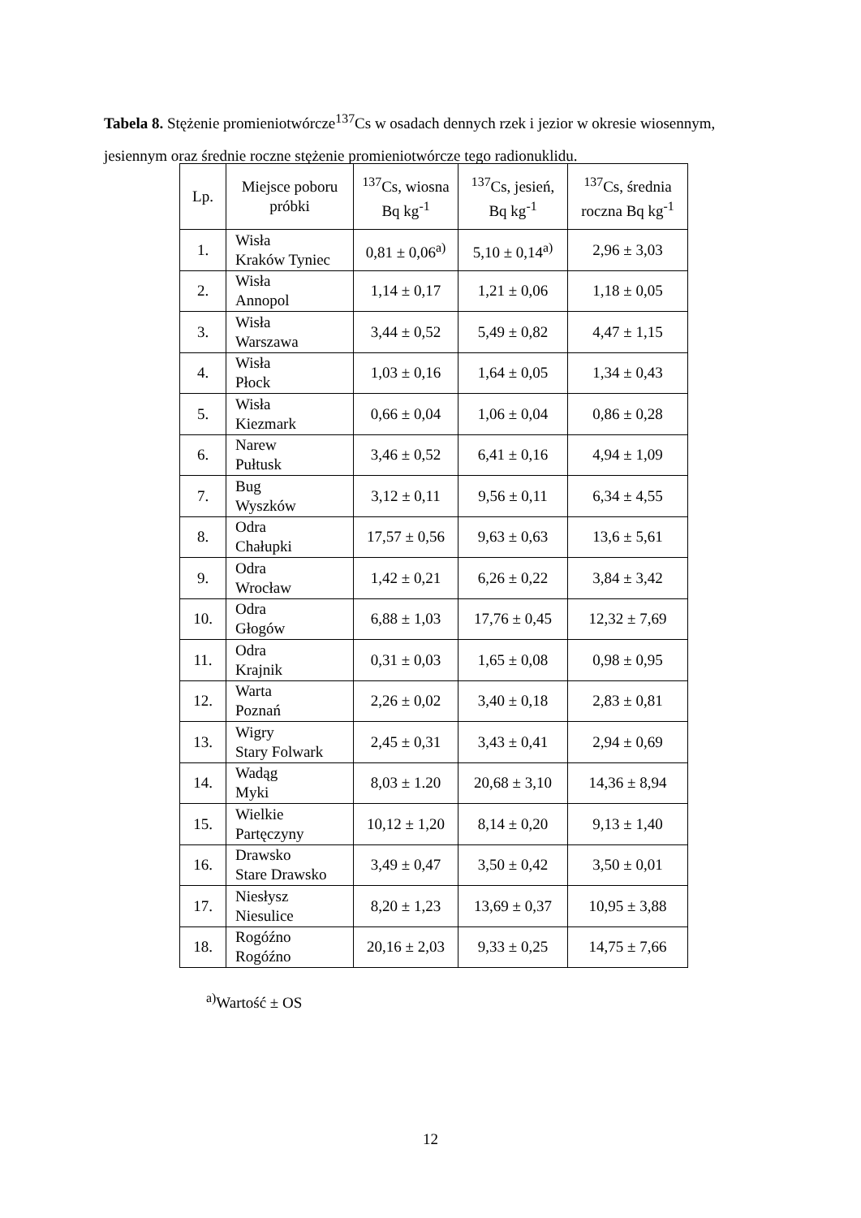Tabela 8. Stężenie promieniotwórcze<sup>137</sup>Cs w osadach dennych rzek i jezior w okresie wiosennym, jesiennym oraz średnie roczne stężenie promieniotwórcze tego radionuklidu.
| Lp. | Miejsce poboru próbki | <sup>137</sup>Cs, wiosna Bq kg<sup>-1</sup> | <sup>137</sup>Cs, jesień, Bq kg<sup>-1</sup> | <sup>137</sup>Cs, średnia roczna Bq kg<sup>-1</sup> |
| --- | --- | --- | --- | --- |
| 1. | Wisła Kraków Tyniec | 0,81 ± 0,06<sup>a)</sup> | 5,10 ± 0,14<sup>a)</sup> | 2,96 ± 3,03 |
| 2. | Wisła Annopol | 1,14 ± 0,17 | 1,21 ± 0,06 | 1,18 ± 0,05 |
| 3. | Wisła Warszawa | 3,44 ± 0,52 | 5,49 ± 0,82 | 4,47 ± 1,15 |
| 4. | Wisła Płock | 1,03 ± 0,16 | 1,64 ± 0,05 | 1,34 ± 0,43 |
| 5. | Wisła Kiezmark | 0,66 ± 0,04 | 1,06 ± 0,04 | 0,86 ± 0,28 |
| 6. | Narew Pułtusk | 3,46 ± 0,52 | 6,41 ± 0,16 | 4,94 ± 1,09 |
| 7. | Bug Wyszków | 3,12 ± 0,11 | 9,56 ± 0,11 | 6,34 ± 4,55 |
| 8. | Odra Chałupki | 17,57 ± 0,56 | 9,63 ± 0,63 | 13,6 ± 5,61 |
| 9. | Odra Wrocław | 1,42 ± 0,21 | 6,26 ± 0,22 | 3,84 ± 3,42 |
| 10. | Odra Głogów | 6,88 ± 1,03 | 17,76 ± 0,45 | 12,32 ± 7,69 |
| 11. | Odra Krajnik | 0,31 ± 0,03 | 1,65 ± 0,08 | 0,98 ± 0,95 |
| 12. | Warta Poznań | 2,26 ± 0,02 | 3,40 ± 0,18 | 2,83 ± 0,81 |
| 13. | Wigry Stary Folwark | 2,45 ± 0,31 | 3,43 ± 0,41 | 2,94 ± 0,69 |
| 14. | Wadąg Myki | 8,03 ± 1.20 | 20,68 ± 3,10 | 14,36 ± 8,94 |
| 15. | Wielkie Partęczyny | 10,12 ± 1,20 | 8,14 ± 0,20 | 9,13 ± 1,40 |
| 16. | Drawsko Stare Drawsko | 3,49 ± 0,47 | 3,50 ± 0,42 | 3,50 ± 0,01 |
| 17. | Niesłysz Niesulice | 8,20 ± 1,23 | 13,69 ± 0,37 | 10,95 ± 3,88 |
| 18. | Rogóźno Rogóźno | 20,16 ± 2,03 | 9,33 ± 0,25 | 14,75 ± 7,66 |
<sup>a)</sup> Wartość ± OS
12